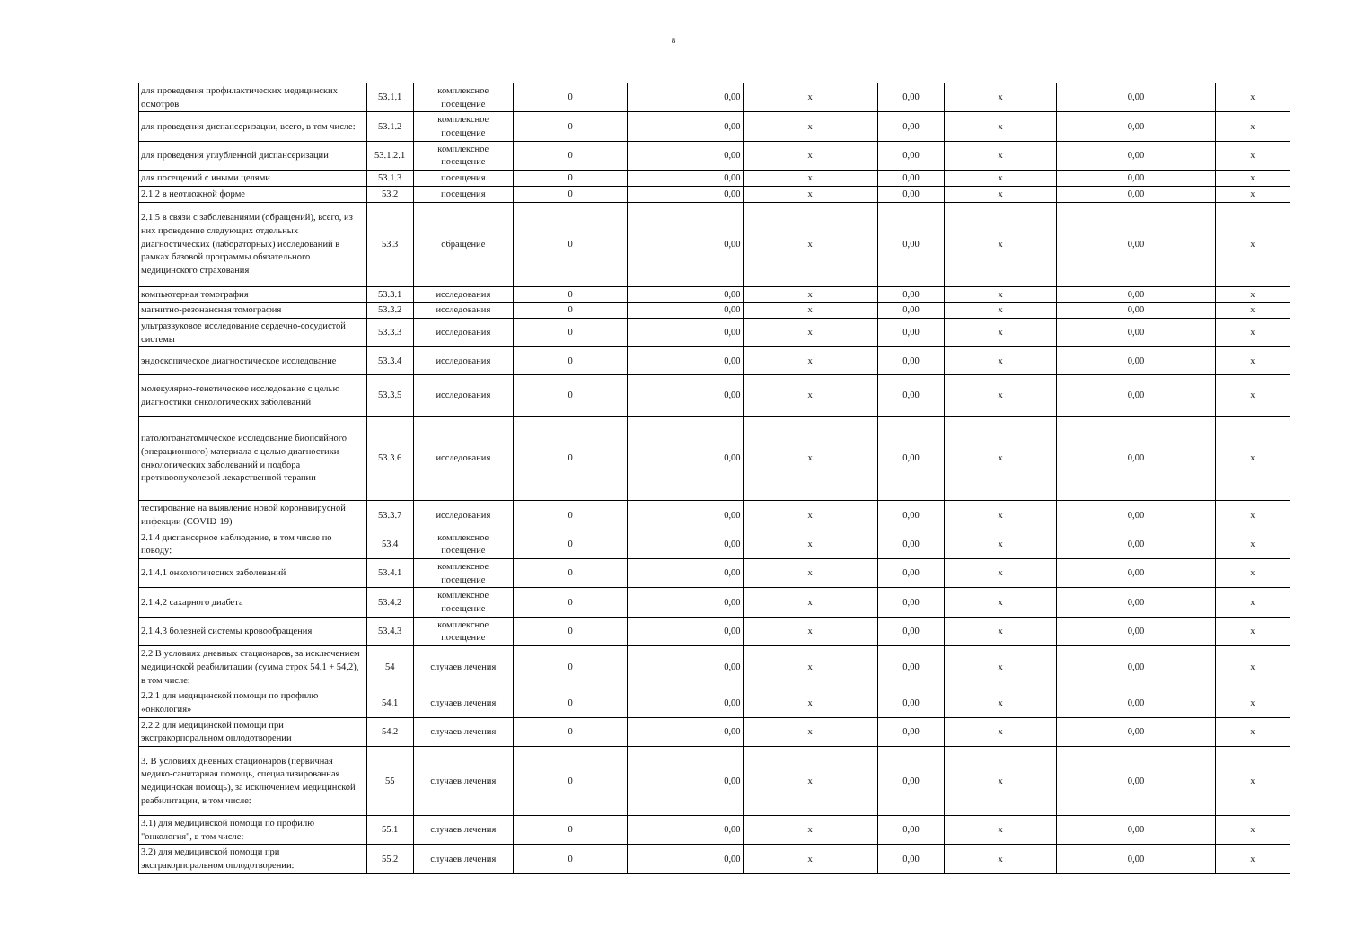8
| для проведения профилактических медицинских осмотров | 53.1.1 | комплексное посещение | 0 | 0,00 | x | 0,00 | x | 0,00 | x |
| для проведения диспансеризации, всего, в том числе: | 53.1.2 | комплексное посещение | 0 | 0,00 | x | 0,00 | x | 0,00 | x |
| для проведения углубленной диспансеризации | 53.1.2.1 | комплексное посещение | 0 | 0,00 | x | 0,00 | x | 0,00 | x |
| для посещений с иными целями | 53.1.3 | посещения | 0 | 0,00 | x | 0,00 | x | 0,00 | x |
| 2.1.2 в неотложной форме | 53.2 | посещения | 0 | 0,00 | x | 0,00 | x | 0,00 | x |
| 2.1.5 в связи с заболеваниями (обращений), всего, из них проведение следующих отдельных диагностических (лабораторных) исследований в рамках базовой программы обязательного медицинского страхования | 53.3 | обращение | 0 | 0,00 | x | 0,00 | x | 0,00 | x |
| компьютерная томография | 53.3.1 | исследования | 0 | 0,00 | x | 0,00 | x | 0,00 | x |
| магнитно-резонансная томография | 53.3.2 | исследования | 0 | 0,00 | x | 0,00 | x | 0,00 | x |
| ультразвуковое исследование сердечно-сосудистой системы | 53.3.3 | исследования | 0 | 0,00 | x | 0,00 | x | 0,00 | x |
| эндоскопическое диагностическое исследование | 53.3.4 | исследования | 0 | 0,00 | x | 0,00 | x | 0,00 | x |
| молекулярно-генетическое исследование с целью диагностики онкологических заболеваний | 53.3.5 | исследования | 0 | 0,00 | x | 0,00 | x | 0,00 | x |
| патологоанатомическое исследование биопсийного (операционного) материала с целью диагностики онкологических заболеваний и подбора противоопухолевой лекарственной терапии | 53.3.6 | исследования | 0 | 0,00 | x | 0,00 | x | 0,00 | x |
| тестирование на выявление новой коронавирусной инфекции (COVID-19) | 53.3.7 | исследования | 0 | 0,00 | x | 0,00 | x | 0,00 | x |
| 2.1.4 диспансерное наблюдение, в том числе по поводу: | 53.4 | комплексное посещение | 0 | 0,00 | x | 0,00 | x | 0,00 | x |
| 2.1.4.1 онкологичесикх заболеваний | 53.4.1 | комплексное посещение | 0 | 0,00 | x | 0,00 | x | 0,00 | x |
| 2.1.4.2 сахарного диабета | 53.4.2 | комплексное посещение | 0 | 0,00 | x | 0,00 | x | 0,00 | x |
| 2.1.4.3 болезней системы кровообращения | 53.4.3 | комплексное посещение | 0 | 0,00 | x | 0,00 | x | 0,00 | x |
| 2.2 В условиях дневных стационаров, за исключением медицинской реабилитации (сумма строк 54.1 + 54.2), в том числе: | 54 | случаев лечения | 0 | 0,00 | x | 0,00 | x | 0,00 | x |
| 2.2.1 для медицинской помощи по профилю «онкология» | 54.1 | случаев лечения | 0 | 0,00 | x | 0,00 | x | 0,00 | x |
| 2.2.2 для медицинской помощи при экстракорпоральном оплодотворении | 54.2 | случаев лечения | 0 | 0,00 | x | 0,00 | x | 0,00 | x |
| 3. В условиях дневных стационаров (первичная медико-санитарная помощь, специализированная медицинская помощь), за исключением медицинской реабилитации, в том числе: | 55 | случаев лечения | 0 | 0,00 | x | 0,00 | x | 0,00 | x |
| 3.1) для медицинской помощи по профилю "онкология", в том числе: | 55.1 | случаев лечения | 0 | 0,00 | x | 0,00 | x | 0,00 | x |
| 3.2) для медицинской помощи при экстракорпоральном оплодотворении: | 55.2 | случаев лечения | 0 | 0,00 | x | 0,00 | x | 0,00 | x |